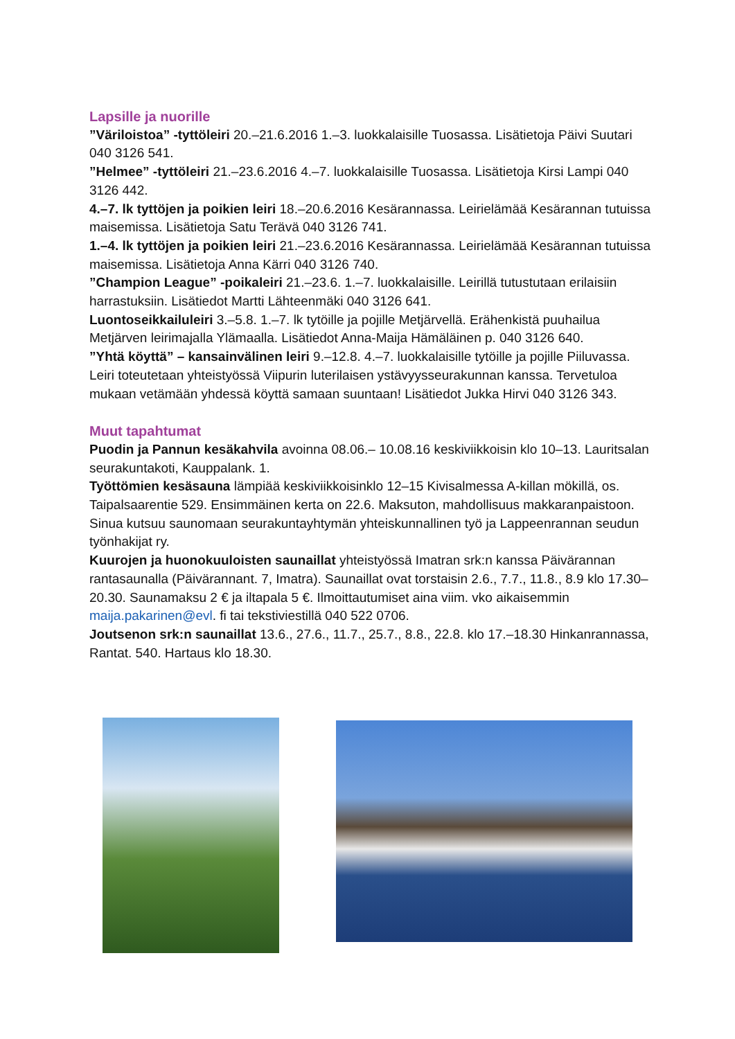Lapsille ja nuorille
”Väriloistoa” -tyttöleiri 20.–21.6.2016 1.–3. luokkalaisille Tuosassa. Lisätietoja Päivi Suutari 040 3126 541.
”Helmee” -tyttöleiri 21.–23.6.2016 4.–7. luokkalaisille Tuosassa. Lisätietoja Kirsi Lampi 040 3126 442.
4.–7. lk tyttöjen ja poikien leiri 18.–20.6.2016 Kesärannassa. Leirielämää Kesärannan tutuissa maisemissa. Lisätietoja Satu Terävä 040 3126 741.
1.–4. lk tyttöjen ja poikien leiri 21.–23.6.2016 Kesärannassa. Leirielämää Kesärannan tutuissa maisemissa. Lisätietoja Anna Kärri 040 3126 740.
”Champion League” -poikaleiri 21.–23.6. 1.–7. luokkalaisille. Leirillä tutustutaan erilaisiin harrastuksiin. Lisätiedot Martti Lähteenmäki 040 3126 641.
Luontoseikkailuleiri 3.–5.8. 1.–7. lk tytöille ja pojille Metjärvellä. Erähenkistä puuhailua Metjärven leirimajalla Ylämaalla. Lisätiedot Anna-Maija Hämäläinen p. 040 3126 640.
”Yhtä köyttä” – kansainvälinen leiri 9.–12.8. 4.–7. luokkalaisille tytöille ja pojille Piiluvassa. Leiri toteutetaan yhteistyössä Viipurin luterilaisen ystävyysseurakunnan kanssa. Tervetuloa mukaan vetämään yhdessä köyttä samaan suuntaan! Lisätiedot Jukka Hirvi 040 3126 343.
Muut tapahtumat
Puodin ja Pannun kesäkahvila avoinna 08.06.– 10.08.16 keskiviikkoisin klo 10–13. Lauritsalan seurakuntakoti, Kauppalank. 1.
Työttömien kesäsauna lämpiää keskiviikkoisinklo 12–15 Kivisalmessa A-killan mökillä, os. Taipalsaarentie 529. Ensimmäinen kerta on 22.6. Maksuton, mahdollisuus makkaranpaistoon. Sinua kutsuu saunomaan seurakuntayhtymän yhteiskunnallinen työ ja Lappeenrannan seudun työnhakijat ry.
Kuurojen ja huonokuuloisten saunaillat yhteistyössä Imatran srk:n kanssa Päivärannan rantasaunalla (Päivärannant. 7, Imatra). Saunaillat ovat torstaisin 2.6., 7.7., 11.8., 8.9 klo 17.30–20.30. Saunamaksu 2 € ja iltapala 5 €. Ilmoittautumiset aina viim. vko aikaisemmin maija.pakarinen@evl. fi tai tekstiviestillä 040 522 0706.
Joutsenon srk:n saunaillat 13.6., 27.6., 11.7., 25.7., 8.8., 22.8. klo 17.–18.30 Hinkanrannassa, Rantat. 540. Hartaus klo 18.30.